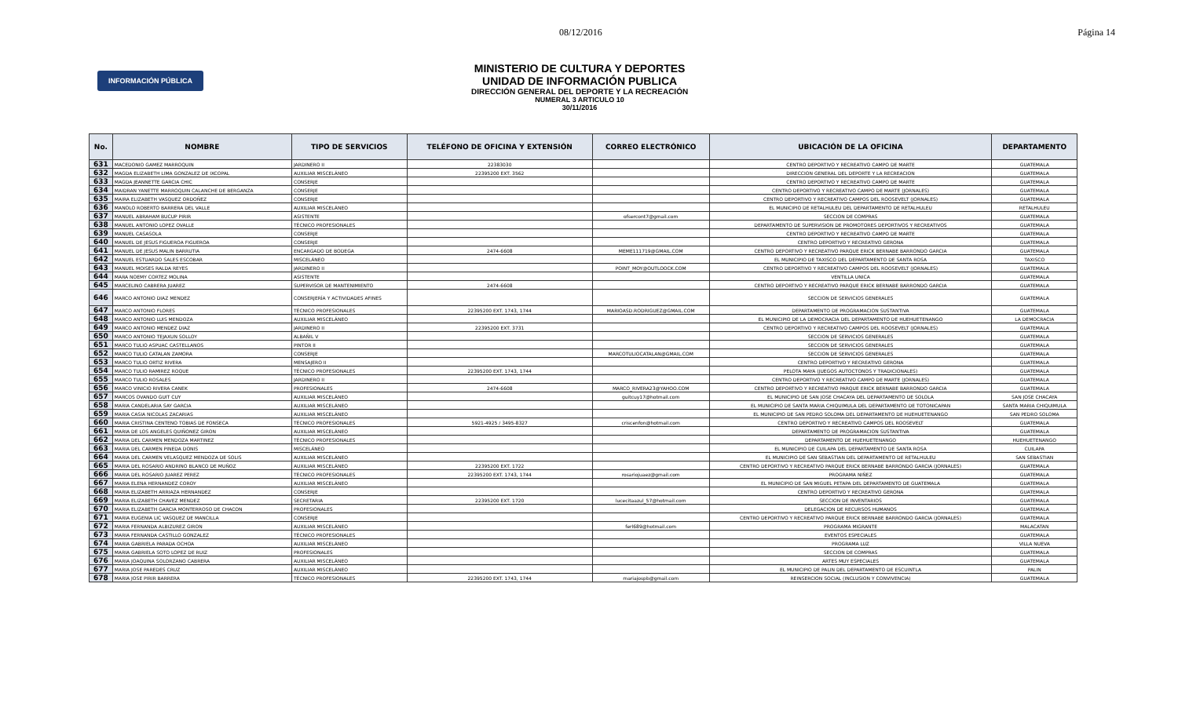08/12/2016 Página 14
INFORMACIÓN PÚBLICA
MINISTERIO DE CULTURA Y DEPORTES
UNIDAD DE INFORMACIÓN PUBLICA
DIRECCIÓN GENERAL DEL DEPORTE Y LA RECREACIÓN
NUMERAL 3 ARTICULO 10
30/11/2016
| No. | NOMBRE | TIPO DE SERVICIOS | TELÉFONO DE OFICINA Y EXTENSIÓN | CORREO ELECTRÓNICO | UBICACIÓN DE LA OFICINA | DEPARTAMENTO |
| --- | --- | --- | --- | --- | --- | --- |
| 631 | MACEDONIO GAMEZ MARROQUIN | JARDINERO II | 22383030 | | CENTRO DEPORTIVO Y RECREATIVO CAMPO DE MARTE | GUATEMALA |
| 632 | MAGDA ELIZABETH LIMA GONZALEZ DE IXCOPAL | AUXILIAR MISCELÁNEO | 22395200 EXT. 3562 | | DIRECCION GENERAL DEL DEPORTE Y LA RECREACION | GUATEMALA |
| 633 | MAGDA JEANNETTE GARCIA CHIC | CONSERJE | | | CENTRO DEPORTIVO Y RECREATIVO CAMPO DE MARTE | GUATEMALA |
| 634 | MAIDRAN YANETTE MARROQUIN CALANCHE DE BERGANZA | CONSERJE | | | CENTRO DEPORTIVO Y RECREATIVO CAMPO DE MARTE (JORNALES) | GUATEMALA |
| 635 | MAIRA ELIZABETH VASQUEZ ORDOÑEZ | CONSERJE | | | CENTRO DEPORTIVO Y RECREATIVO CAMPOS DEL ROOSEVELT (JORNALES) | GUATEMALA |
| 636 | MANOLO ROBERTO BARRERA DEL VALLE | AUXILIAR MISCELÁNEO | | | EL MUNICIPIO DE RETALHULEU DEL DEPARTAMENTO DE RETALHULEU | RETALHULEU |
| 637 | MANUEL ABRAHAM BUCUP PIRIR | ASISTENTE | | ofsercont7@gmail.com | SECCION DE COMPRAS | GUATEMALA |
| 638 | MANUEL ANTONIO LOPEZ OVALLE | TÉCNICO PROFESIONALES | | | DEPARTAMENTO DE SUPERVISION DE PROMOTORES DEPORTIVOS Y RECREATIVOS | GUATEMALA |
| 639 | MANUEL CASASOLA | CONSERJE | | | CENTRO DEPORTIVO Y RECREATIVO CAMPO DE MARTE | GUATEMALA |
| 640 | MANUEL DE JESUS FIGUEROA FIGUEROA | CONSERJE | | | CENTRO DEPORTIVO Y RECREATIVO GERONA | GUATEMALA |
| 641 | MANUEL DE JESUS MALIN BARRUTIA | ENCARGADO DE BODEGA | 2474-6608 | MEME111719@GMAIL.COM | CENTRO DEPORTIVO Y RECREATIVO PARQUE ERICK BERNABE BARRONDO GARCIA | GUATEMALA |
| 642 | MANUEL ESTUARDO SALES ESCOBAR | MISCELÁNEO | | | EL MUNICIPIO DE TAXISCO DEL DEPARTAMENTO DE SANTA ROSA | TAXISCO |
| 643 | MANUEL MOISES RALDA REYES | JARDINERO II | | POINT_MOY@OUTLOOCK.COM | CENTRO DEPORTIVO Y RECREATIVO CAMPOS DEL ROOSEVELT (JORNALES) | GUATEMALA |
| 644 | MARA NOEMY CORTEZ MOLINA | ASISTENTE | | | VENTILLA UNICA | GUATEMALA |
| 645 | MARCELINO CABRERA JUAREZ | SUPERVISOR DE MANTENIMIENTO | 2474-6608 | | CENTRO DEPORTIVO Y RECREATIVO PARQUE ERICK BERNABE BARRONDO GARCIA | GUATEMALA |
| 646 | MARCO ANTONIO DIAZ MENDEZ | CONSERJERÍA Y ACTIVIDADES AFINES | | | SECCION DE SERVICIOS GENERALES | GUATEMALA |
| 647 | MARCO ANTONIO FLORES | TÉCNICO PROFESIONALES | 22395200 EXT. 1743, 1744 | MARIOASD.RODRIGUEZ@GMAIL.COM | DEPARTAMENTO DE PROGRAMACION SUSTANTIVA | GUATEMALA |
| 648 | MARCO ANTONIO LUIS MENDOZA | AUXILIAR MISCELÁNEO | | | EL MUNICIPIO DE LA DEMOCRACIA DEL DEPARTAMENTO DE HUEHUETENANGO | LA DEMOCRACIA |
| 649 | MARCO ANTONIO MENDEZ DIAZ | JARDINERO II | 22395200 EXT. 3731 | | CENTRO DEPORTIVO Y RECREATIVO CAMPOS DEL ROOSEVELT (JORNALES) | GUATEMALA |
| 650 | MARCO ANTONIO TEJAXUN SOLLOY | ALBAÑIL V | | | SECCION DE SERVICIOS GENERALES | GUATEMALA |
| 651 | MARCO TULIO ASPUAC CASTELLANOS | PINTOR II | | | SECCION DE SERVICIOS GENERALES | GUATEMALA |
| 652 | MARCO TULIO CATALAN ZAMORA | CONSERJE | | MARCOTULIOCATALAN@GMAIL.COM | SECCION DE SERVICIOS GENERALES | GUATEMALA |
| 653 | MARCO TULIO ORTIZ RIVERA | MENSAJERO II | | | CENTRO DEPORTIVO Y RECREATIVO GERONA | GUATEMALA |
| 654 | MARCO TULIO RAMIREZ ROQUE | TÉCNICO PROFESIONALES | 22395200 EXT. 1743, 1744 | | PELOTA MAYA (JUEGOS AUTOCTONOS Y TRADICIONALES) | GUATEMALA |
| 655 | MARCO TULIO ROSALES | JARDINERO II | | | CENTRO DEPORTIVO Y RECREATIVO CAMPO DE MARTE (JORNALES) | GUATEMALA |
| 656 | MARCO VINICIO RIVERA CANEK | PROFESIONALES | 2474-6608 | MARCO_RIVERA23@YAHOO.COM | CENTRO DEPORTIVO Y RECREATIVO PARQUE ERICK BERNABE BARRONDO GARCIA | GUATEMALA |
| 657 | MARCOS OVANDO GUIT CUY | AUXILIAR MISCELÁNEO | | guitcuy17@hotmail.com | EL MUNICIPIO DE SAN JOSE CHACAYA DEL DEPARTAMENTO DE SOLOLA | SAN JOSE CHACAYA |
| 658 | MARIA CANDELARIA SAY GARCIA | AUXILIAR MISCELÁNEO | | | EL MUNICIPIO DE SANTA MARIA CHIQUIMULA DEL DEPARTAMENTO DE TOTONICAPAN | SANTA MARIA CHIQUIMULA |
| 659 | MARIA CASIA NICOLAS ZACARIAS | AUXILIAR MISCELÁNEO | | | EL MUNICIPIO DE SAN PEDRO SOLOMA DEL DEPARTAMENTO DE HUEHUETENANGO | SAN PEDRO SOLOMA |
| 660 | MARIA CRISTINA CENTENO TOBIAS DE FONSECA | TÉCNICO PROFESIONALES | 5921-4925 / 3495-8327 | criscenfon@hotmail.com | CENTRO DEPORTIVO Y RECREATIVO CAMPOS DEL ROOSEVELT | GUATEMALA |
| 661 | MARIA DE LOS ANGELES QUIÑONEZ GIRON | AUXILIAR MISCELÁNEO | | | DEPARTAMENTO DE PROGRAMACION SUSTANTIVA | GUATEMALA |
| 662 | MARIA DEL CARMEN MENDOZA MARTINEZ | TÉCNICO PROFESIONALES | | | DEPARTAMENTO DE HUEHUETENANGO | HUEHUETENANGO |
| 663 | MARIA DEL CARMEN PINEDA DONIS | MISCELÁNEO | | | EL MUNICIPIO DE CUILAPA DEL DEPARTAMENTO DE SANTA ROSA | CUILAPA |
| 664 | MARIA DEL CARMEN VELASQUEZ MENDOZA DE SOLIS | AUXILIAR MISCELÁNEO | | | EL MUNICIPIO DE SAN SEBASTIAN DEL DEPARTAMENTO DE RETALHULEU | SAN SEBASTIAN |
| 665 | MARIA DEL ROSARIO ANDRINO BLANCO DE MUÑOZ | AUXILIAR MISCELÁNEO | 22395200 EXT. 1722 | | CENTRO DEPORTIVO Y RECREATIVO PARQUE ERICK BERNABE BARRONDO GARCIA (JORNALES) | GUATEMALA |
| 666 | MARIA DEL ROSARIO JUAREZ PEREZ | TÉCNICO PROFESIONALES | 22395200 EXT. 1743, 1744 | rosariojuaez@gmail.com | PROGRAMA NIÑEZ | GUATEMALA |
| 667 | MARIA ELENA HERNANDEZ COROY | AUXILIAR MISCELÁNEO | | | EL MUNICIPIO DE SAN MIGUEL PETAPA DEL DEPARTAMENTO DE GUATEMALA | GUATEMALA |
| 668 | MARIA ELIZABETH ARRIAZA HERNANDEZ | CONSERJE | | | CENTRO DEPORTIVO Y RECREATIVO GERONA | GUATEMALA |
| 669 | MARIA ELIZABETH CHAVEZ MENDEZ | SECRETARIA | 22395200 EXT. 1720 | lucecitaazul_57@hotmail.com | SECCION DE INVENTARIOS | GUATEMALA |
| 670 | MARIA ELIZABETH GARCIA MONTERROSO DE CHACON | PROFESIONALES | | | DELEGACION DE RECURSOS HUMANOS | GUATEMALA |
| 671 | MARIA EUGENIA LIC VASQUEZ DE MANCILLA | CONSERJE | | | CENTRO DEPORTIVO Y RECREATIVO PARQUE ERICK BERNABE BARRONDO GARCIA (JORNALES) | GUATEMALA |
| 672 | MARIA FERNANDA ALBIZUREZ GIRON | AUXILIAR MISCELÁNEO | | ferl689@hotmail.com | PROGRAMA MIGRANTE | MALACATAN |
| 673 | MARIA FERNANDA CASTILLO GONZALEZ | TÉCNICO PROFESIONALES | | | EVENTOS ESPECIALES | GUATEMALA |
| 674 | MARIA GABRIELA PARADA OCHOA | AUXILIAR MISCELÁNEO | | | PROGRAMA LUZ | VILLA NUEVA |
| 675 | MARIA GABRIELA SOTO LOPEZ DE RUIZ | PROFESIONALES | | | SECCION DE COMPRAS | GUATEMALA |
| 676 | MARIA JOAQUINA SOLORZANO CABRERA | AUXILIAR MISCELÁNEO | | | ARTES MUY ESPECIALES | GUATEMALA |
| 677 | MARIA JOSE PAREDES CRUZ | AUXILIAR MISCELÁNEO | | | EL MUNICIPIO DE PALIN DEL DEPARTAMENTO DE ESCUINTLA | PALIN |
| 678 | MARIA JOSE PIRIR BARRERA | TÉCNICO PROFESIONALES | 22395200 EXT. 1743, 1744 | mariajospb@gmail.com | REINSERCION SOCIAL (INCLUSION Y CONVIVENCIA) | GUATEMALA |